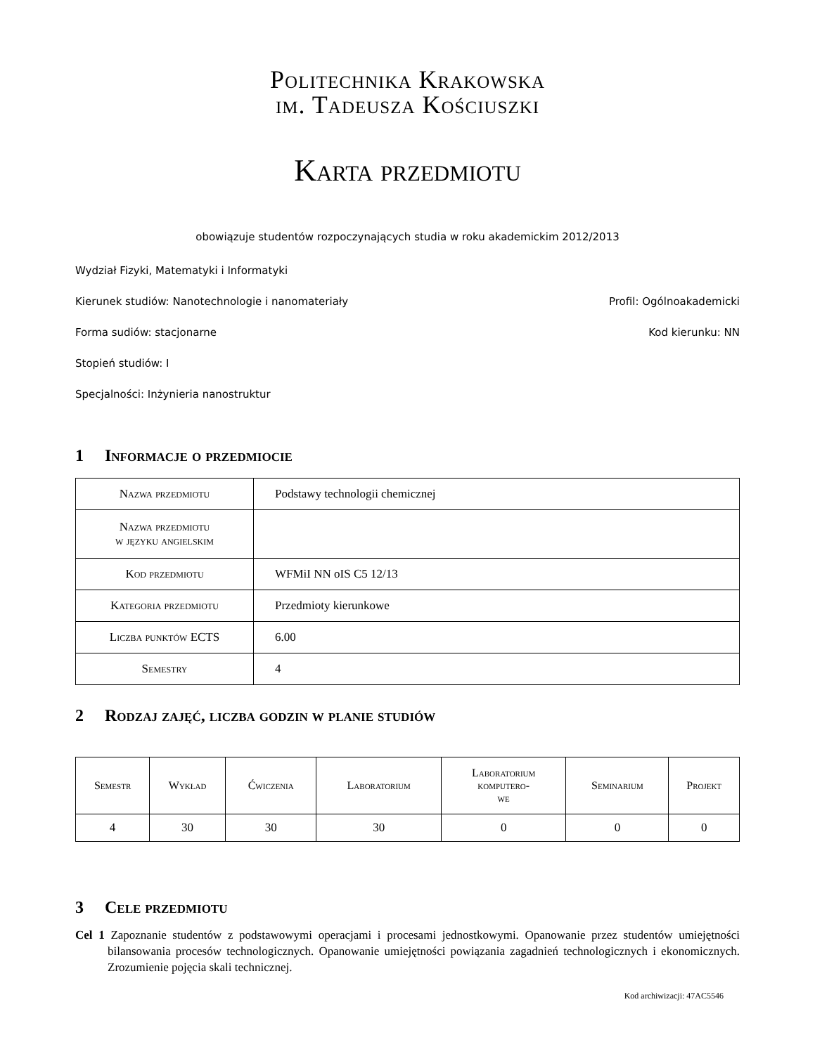Politechnika Krakowska
im. Tadeusza Kościuszki
Karta przedmiotu
obowiązuje studentów rozpoczynających studia w roku akademickim 2012/2013
Wydział Fizyki, Matematyki i Informatyki
Kierunek studiów: Nanotechnologie i nanomateriały Profil: Ogólnoakademicki
Forma sudiów: stacjonarne Kod kierunku: NN
Stopień studiów: I
Specjalności: Inżynieria nanostruktur
1 Informacje o przedmiocie
| Nazwa przedmiotu | Podstawy technologii chemicznej |
| Nazwa przedmiotu w języku angielskim | |
| Kod przedmiotu | WFMiI NN oIS C5 12/13 |
| Kategoria przedmiotu | Przedmioty kierunkowe |
| Liczba punktów ECTS | 6.00 |
| Semestry | 4 |
2 Rodzaj zajęć, liczba godzin w planie studiów
| Semestr | Wykład | Ćwiczenia | Laboratorium | Laboratorium komputero- we | Seminarium | Projekt |
| --- | --- | --- | --- | --- | --- | --- |
| 4 | 30 | 30 | 30 | 0 | 0 | 0 |
3 Cele przedmiotu
Cel 1 Zapoznanie studentów z podstawowymi operacjami i procesami jednostkowymi. Opanowanie przez studentów umiejętności bilansowania procesów technologicznych. Opanowanie umiejętności powiązania zagadnień technologicznych i ekonomicznych. Zrozumienie pojęcia skali technicznej.
Kod archiwizacji: 47AC5546